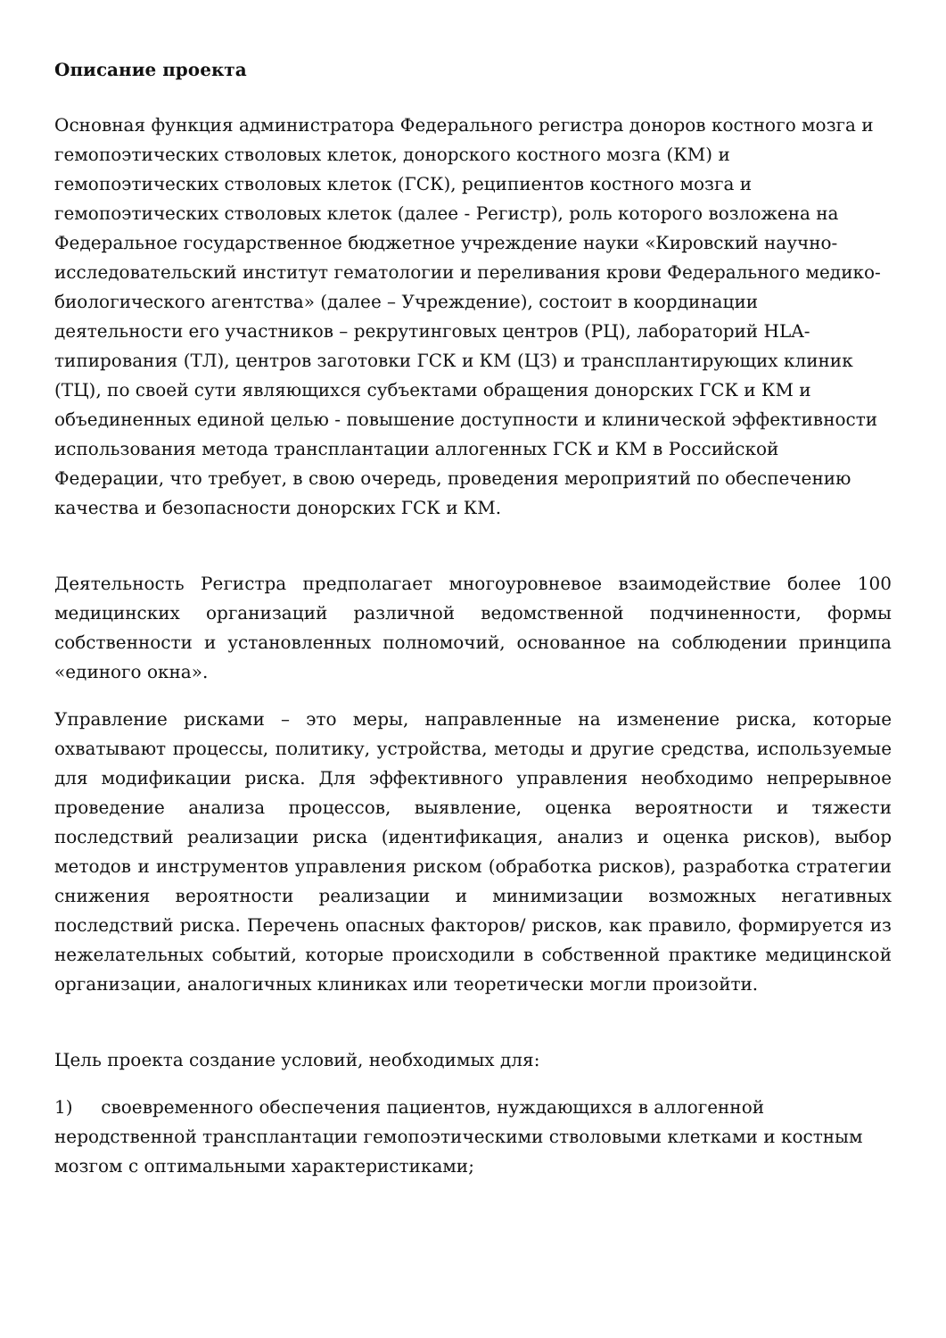Описание проекта
Основная функция администратора Федерального регистра доноров костного мозга и гемопоэтических стволовых клеток, донорского костного мозга (КМ) и гемопоэтических стволовых клеток (ГСК), реципиентов костного мозга и гемопоэтических стволовых клеток (далее - Регистр), роль которого возложена на Федеральное государственное бюджетное учреждение науки «Кировский научно- исследовательский институт гематологии и переливания крови Федерального медико-биологического агентства» (далее – Учреждение), состоит в координации деятельности его участников – рекрутинговых центров (РЦ), лабораторий HLA-типирования (ТЛ), центров заготовки ГСК и КМ (ЦЗ) и трансплантирующих клиник (ТЦ), по своей сути являющихся субъектами обращения донорских ГСК и КМ и объединенных единой целью - повышение доступности и клинической эффективности использования метода трансплантации аллогенных ГСК и КМ в Российской Федерации, что требует, в свою очередь, проведения мероприятий по обеспечению качества и безопасности донорских ГСК и КМ.
Деятельность Регистра предполагает многоуровневое взаимодействие более 100 медицинских организаций различной ведомственной подчиненности, формы собственности и установленных полномочий, основанное на соблюдении принципа «единого окна».
Управление рисками – это меры, направленные на изменение риска, которые охватывают процессы, политику, устройства, методы и другие средства, используемые для модификации риска. Для эффективного управления необходимо непрерывное проведение анализа процессов, выявление, оценка вероятности и тяжести последствий реализации риска (идентификация, анализ и оценка рисков), выбор методов и инструментов управления риском (обработка рисков), разработка стратегии снижения вероятности реализации и минимизации возможных негативных последствий риска. Перечень опасных факторов/ рисков, как правило, формируется из нежелательных событий, которые происходили в собственной практике медицинской организации, аналогичных клиниках или теоретически могли произойти.
Цель проекта создание условий, необходимых для:
1) своевременного обеспечения пациентов, нуждающихся в аллогенной неродственной трансплантации гемопоэтическими стволовыми клетками и костным мозгом с оптимальными характеристиками;